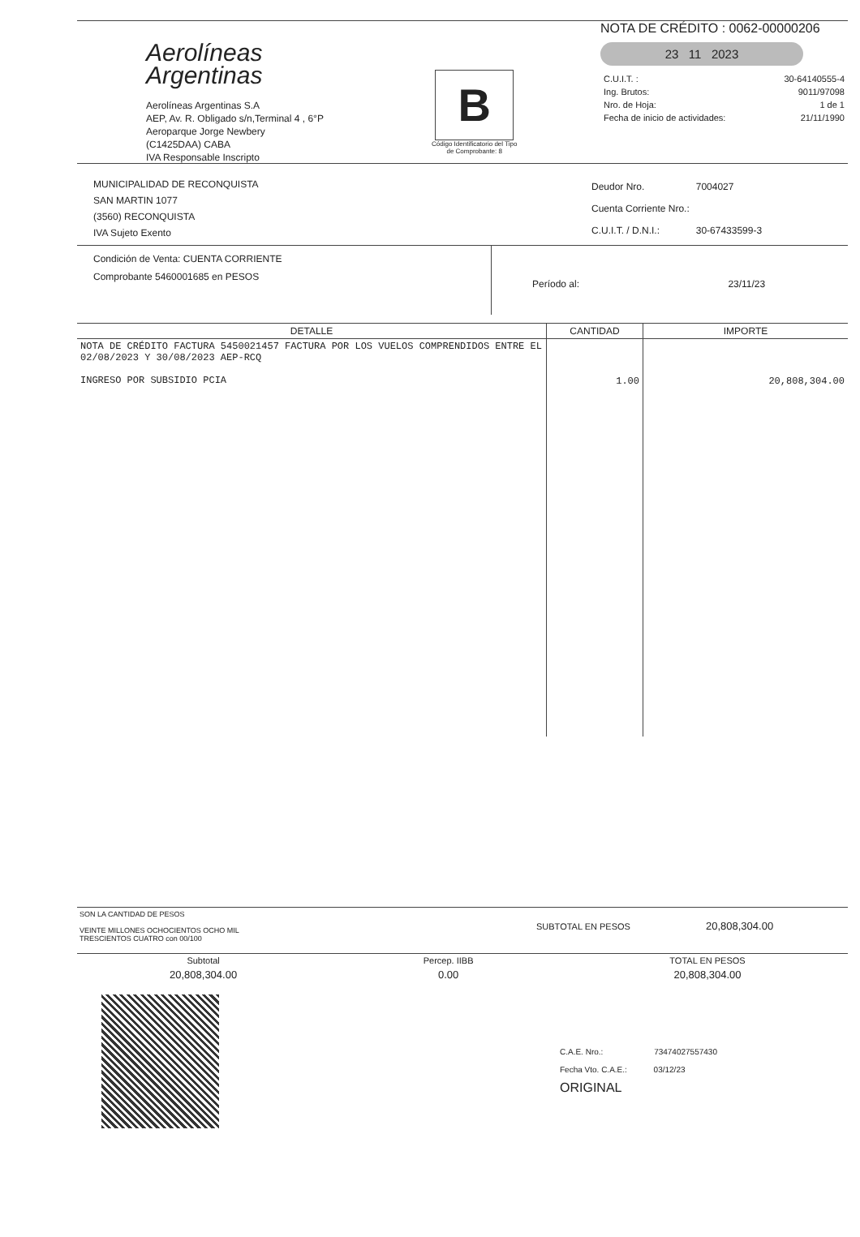Aerolíneas
Argentinas
Aerolíneas Argentinas S.A
AEP, Av. R. Obligado s/n,Terminal 4 , 6°P
Aeroparque Jorge Newbery
(C1425DAA) CABA
IVA Responsable Inscripto
B
Código Identificatorio del Tipo
de Comprobante: 8
NOTA DE CRÉDITO : 0062-00000206
23 11 2023
| C.U.I.T. : | 30-64140555-4 |
| Ing. Brutos: | 9011/97098 |
| Nro. de Hoja: | 1 de 1 |
| Fecha de inicio de actividades: | 21/11/1990 |
MUNICIPALIDAD DE RECONQUISTA
SAN MARTIN 1077
(3560) RECONQUISTA
IVA Sujeto Exento
| Deudor Nro. | 7004027 |
| Cuenta Corriente Nro.: | |
| C.U.I.T. / D.N.I.: | 30-67433599-3 |
Condición de Venta: CUENTA CORRIENTE
Comprobante 5460001685 en PESOS
Período al: 23/11/23
| DETALLE | CANTIDAD | IMPORTE |
| --- | --- | --- |
| NOTA DE CRÉDITO FACTURA 5450021457 FACTURA POR LOS VUELOS COMPRENDIDOS ENTRE EL 02/08/2023 Y 30/08/2023 AEP-RCQ INGRESO POR SUBSIDIO PCIA | 1.00 | 20,808,304.00 |
SON LA CANTIDAD DE PESOS
VEINTE MILLONES OCHOCIENTOS OCHO MIL
TRESCIENTOS CUATRO con 00/100
SUBTOTAL EN PESOS 20,808,304.00
| Subtotal | | Percep. IIBB | | TOTAL EN PESOS |
| --- | --- | --- | --- | --- |
| 20,808,304.00 | | 0.00 | | 20,808,304.00 |
C.A.E. Nro.: 73474027557430
Fecha Vto. C.A.E.: 03/12/23
ORIGINAL